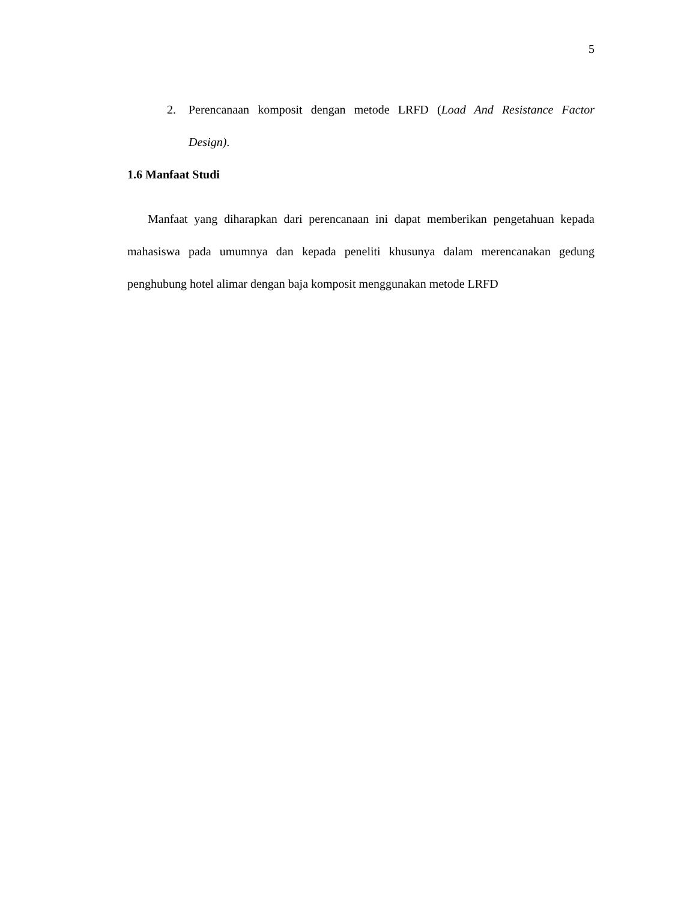5
2. Perencanaan komposit dengan metode LRFD (Load And Resistance Factor Design).
1.6 Manfaat Studi
Manfaat yang diharapkan dari perencanaan ini dapat memberikan pengetahuan kepada mahasiswa pada umumnya dan kepada peneliti khusunya dalam merencanakan gedung penghubung hotel alimar dengan baja komposit menggunakan metode LRFD